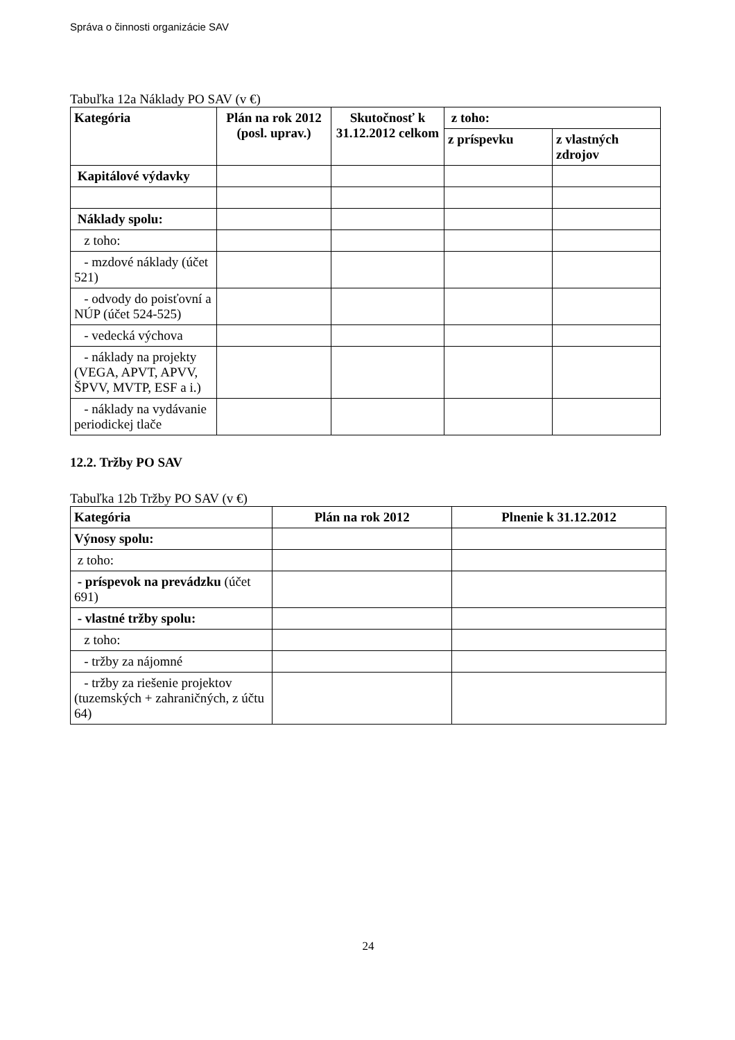Správa o činnosti organizácie SAV
Tabuľka 12a Náklady PO SAV (v €)
| Kategória | Plán na rok 2012 (posl. uprav.) | Skutočnosť k 31.12.2012 celkom | z toho: | |
| --- | --- | --- | --- | --- |
| | | | z príspevku | z vlastných zdrojov |
| Kapitálové výdavky | | | | |
| Náklady spolu: | | | | |
| z toho: | | | | |
| - mzdové náklady (účet 521) | | | | |
| - odvody do poisťovní a NÚP (účet 524-525) | | | | |
| - vedecká výchova | | | | |
| - náklady na projekty (VEGA, APVT, APVV, ŠPVV, MVTP, ESF a i.) | | | | |
| - náklady na vydávanie periodickej tlače | | | | |
12.2. Tržby PO SAV
Tabuľka 12b Tržby PO SAV (v €)
| Kategória | Plán na rok 2012 | Plnenie k 31.12.2012 |
| --- | --- | --- |
| Výnosy spolu: | | |
| z toho: | | |
| - príspevok na prevádzku (účet 691) | | |
| - vlastné tržby spolu: | | |
| z toho: | | |
| - tržby za nájomné | | |
| - tržby za riešenie projektov (tuzemských + zahraničných, z účtu 64) | | |
24